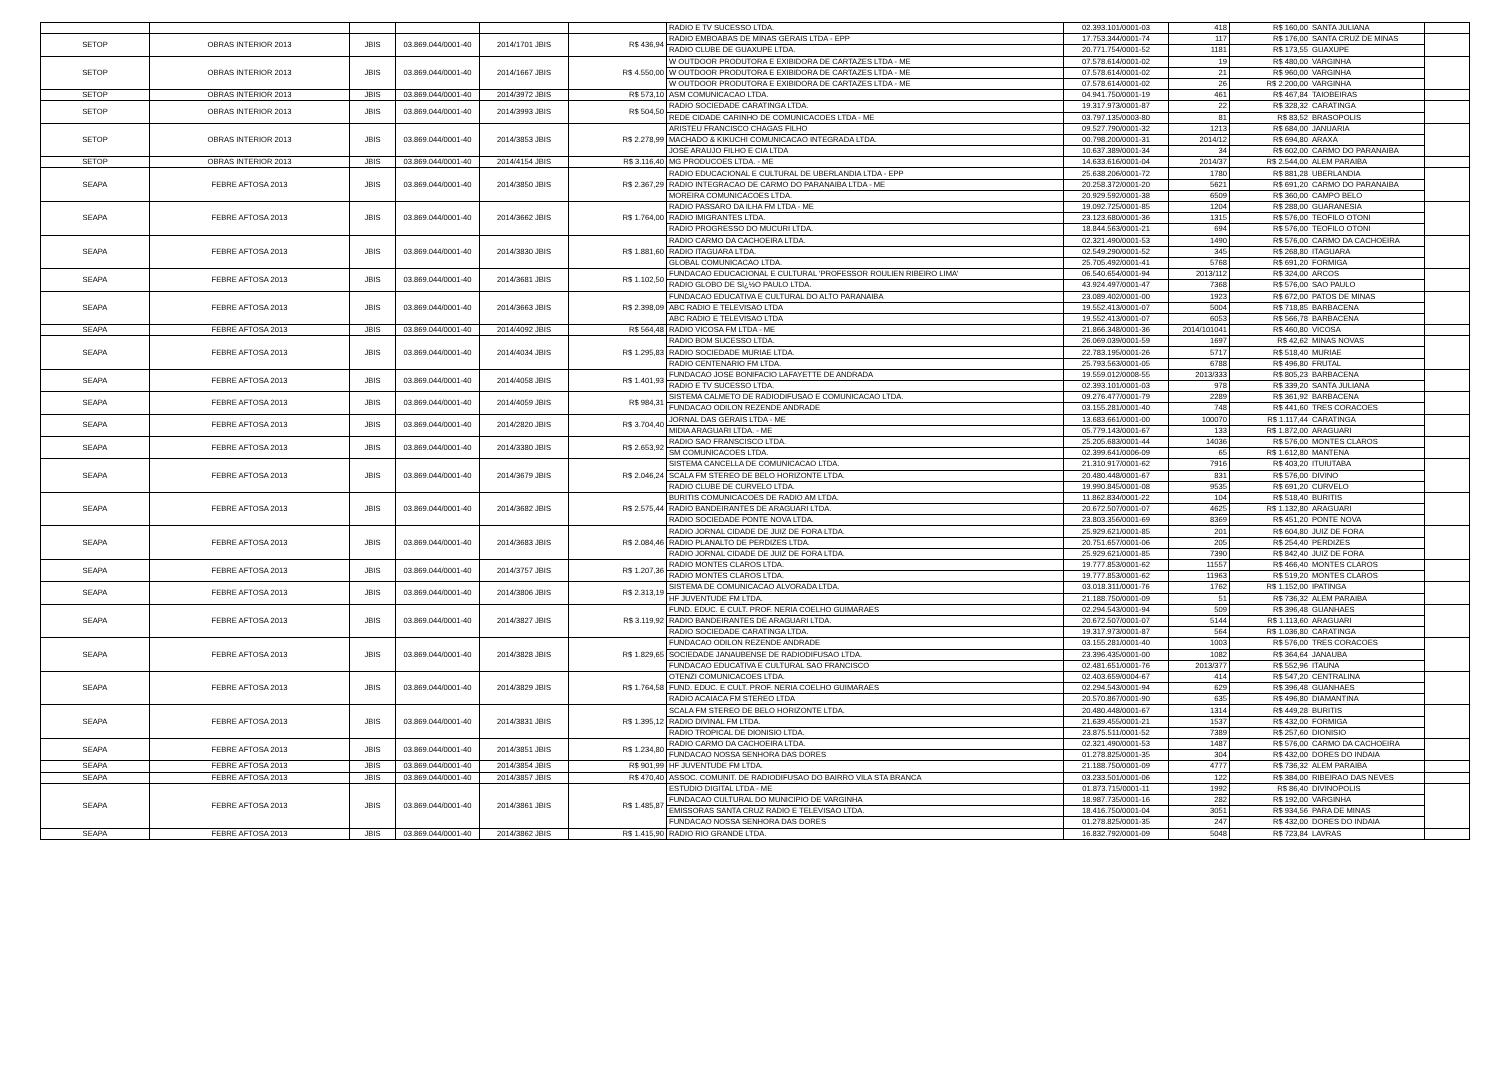| | | | | | | RADIO E TV SUCESSO LTDA. | 02.393.101/0001-03 | 418 | R$ 160,00 | SANTA JULIANA | |
| SETOP | OBRAS INTERIOR 2013 | JBIS | 03.869.044/0001-40 | 2014/1701 JBIS | R$ 436,94 | RADIO EMBOABAS DE MINAS GERAIS LTDA - EPP | 17.753.344/0001-74 | 117 | R$ 176,00 | SANTA CRUZ DE MINAS | |
| | | | | | | RADIO CLUBE DE GUAXUPE LTDA. | 20.771.754/0001-52 | 1181 | R$ 173,55 | GUAXUPE | |
| SETOP | OBRAS INTERIOR 2013 | JBIS | 03.869.044/0001-40 | 2014/1667 JBIS | R$ 4.550,00 | W OUTDOOR PRODUTORA E EXIBIDORA DE CARTAZES LTDA - ME | 07.578.614/0001-02 | 19 | R$ 480,00 | VARGINHA | |
| | | | | | | W OUTDOOR PRODUTORA E EXIBIDORA DE CARTAZES LTDA - ME | 07.578.614/0001-02 | 21 | R$ 960,00 | VARGINHA | |
| | | | | | | W OUTDOOR PRODUTORA E EXIBIDORA DE CARTAZES LTDA - ME | 07.578.614/0001-02 | 26 | R$ 2.200,00 | VARGINHA | |
| SETOP | OBRAS INTERIOR 2013 | JBIS | 03.869.044/0001-40 | 2014/3972 JBIS | R$ 573,10 | ASM COMUNICACAO LTDA. | 04.941.750/0001-19 | 461 | R$ 467,84 | TAIOBEIRAS | |
| SETOP | OBRAS INTERIOR 2013 | JBIS | 03.869.044/0001-40 | 2014/3993 JBIS | R$ 504,50 | RADIO SOCIEDADE CARATINGA LTDA. | 19.317.973/0001-87 | 22 | R$ 328,32 | CARATINGA | |
| | | | | | | REDE CIDADE CARINHO DE COMUNICACOES LTDA - ME | 03.797.135/0003-80 | 81 | R$ 83,52 | BRASOPOLIS | |
| SETOP | OBRAS INTERIOR 2013 | JBIS | 03.869.044/0001-40 | 2014/3853 JBIS | R$ 2.278,99 | ARISTEU FRANCISCO CHAGAS FILHO | 09.527.790/0001-32 | 1213 | R$ 684,00 | JANUARIA | |
| | | | | | | MACHADO & KIKUCHI COMUNICACAO INTEGRADA LTDA. | 00.798.200/0001-31 | 2014/12 | R$ 694,80 | ARAXA | |
| | | | | | | JOSE ARAUJO FILHO E CIA LTDA | 10.637.389/0001-34 | 34 | R$ 602,00 | CARMO DO PARANAIBA | |
| SETOP | OBRAS INTERIOR 2013 | JBIS | 03.869.044/0001-40 | 2014/4154 JBIS | R$ 3.116,40 | MG PRODUCOES LTDA. - ME | 14.633.616/0001-04 | 2014/37 | R$ 2.544,00 | ALEM PARAIBA | |
| SEAPA | FEBRE AFTOSA 2013 | JBIS | 03.869.044/0001-40 | 2014/3850 JBIS | R$ 2.367,29 | RADIO EDUCACIONAL E CULTURAL DE UBERLANDIA LTDA - EPP | 25.638.206/0001-72 | 1780 | R$ 881,28 | UBERLANDIA | |
| | | | | | | RADIO INTEGRACAO DE CARMO DO PARANAIBA LTDA - ME | 20.258.372/0001-20 | 5621 | R$ 691,20 | CARMO DO PARANAIBA | |
| | | | | | | MOREIRA COMUNICACOES LTDA. | 20.929.592/0001-38 | 6509 | R$ 360,00 | CAMPO BELO | |
| SEAPA | FEBRE AFTOSA 2013 | JBIS | 03.869.044/0001-40 | 2014/3662 JBIS | R$ 1.764,00 | RADIO PASSARO DA ILHA FM LTDA - ME | 19.092.725/0001-85 | 1204 | R$ 288,00 | GUARANESIA | |
| | | | | | | RADIO IMIGRANTES LTDA. | 23.123.680/0001-36 | 1315 | R$ 576,00 | TEOFILO OTONI | |
| | | | | | | RADIO PROGRESSO DO MUCURI LTDA. | 18.844.563/0001-21 | 694 | R$ 576,00 | TEOFILO OTONI | |
| SEAPA | FEBRE AFTOSA 2013 | JBIS | 03.869.044/0001-40 | 2014/3830 JBIS | R$ 1.881,60 | RADIO CARMO DA CACHOEIRA LTDA. | 02.321.490/0001-53 | 1490 | R$ 576,00 | CARMO DA CACHOEIRA | |
| | | | | | | RADIO ITAGUARA LTDA. | 02.549.290/0001-52 | 345 | R$ 268,80 | ITAGUARA | |
| | | | | | | GLOBAL COMUNICACAO LTDA. | 25.705.492/0001-41 | 5768 | R$ 691,20 | FORMIGA | |
| SEAPA | FEBRE AFTOSA 2013 | JBIS | 03.869.044/0001-40 | 2014/3681 JBIS | R$ 1.102,50 | FUNDACAO EDUCACIONAL E CULTURAL 'PROFESSOR ROULIEN RIBEIRO LIMA' | 06.540.654/0001-94 | 2013/112 | R$ 324,00 | ARCOS | |
| | | | | | | RADIO GLOBO DE Sï¿½O PAULO LTDA. | 43.924.497/0001-47 | 7368 | R$ 576,00 | SAO PAULO | |
| SEAPA | FEBRE AFTOSA 2013 | JBIS | 03.869.044/0001-40 | 2014/3663 JBIS | R$ 2.398,09 | FUNDACAO EDUCATIVA E CULTURAL DO ALTO PARANAIBA | 23.089.402/0001-00 | 1923 | R$ 672,00 | PATOS DE MINAS | |
| | | | | | | ABC RADIO E TELEVISAO LTDA | 19.552.413/0001-07 | 5004 | R$ 718,85 | BARBACENA | |
| | | | | | | ABC RADIO E TELEVISAO LTDA | 19.552.413/0001-07 | 6053 | R$ 566,78 | BARBACENA | |
| SEAPA | FEBRE AFTOSA 2013 | JBIS | 03.869.044/0001-40 | 2014/4092 JBIS | R$ 564,48 | RADIO VICOSA FM LTDA - ME | 21.866.348/0001-36 | 2014/101041 | R$ 460,80 | VICOSA | |
| SEAPA | FEBRE AFTOSA 2013 | JBIS | 03.869.044/0001-40 | 2014/4034 JBIS | R$ 1.295,83 | RADIO BOM SUCESSO LTDA. | 26.069.039/0001-59 | 1697 | R$ 42,62 | MINAS NOVAS | |
| | | | | | | RADIO SOCIEDADE MURIAE LTDA. | 22.783.195/0001-26 | 5717 | R$ 518,40 | MURIAE | |
| | | | | | | RADIO CENTENARIO FM LTDA. | 25.793.563/0001-05 | 6788 | R$ 496,80 | FRUTAL | |
| SEAPA | FEBRE AFTOSA 2013 | JBIS | 03.869.044/0001-40 | 2014/4058 JBIS | R$ 1.401,93 | FUNDACAO JOSE BONIFACIO LAFAYETTE DE ANDRADA | 19.559.012/0008-55 | 2013/333 | R$ 805,23 | BARBACENA | |
| | | | | | | RADIO E TV SUCESSO LTDA. | 02.393.101/0001-03 | 978 | R$ 339,20 | SANTA JULIANA | |
| SEAPA | FEBRE AFTOSA 2013 | JBIS | 03.869.044/0001-40 | 2014/4059 JBIS | R$ 984,31 | SISTEMA CALMETO DE RADIODIFUSAO E COMUNICACAO LTDA. | 09.276.477/0001-79 | 2289 | R$ 361,92 | BARBACENA | |
| | | | | | | FUNDACAO ODILON REZENDE ANDRADE | 03.155.281/0001-40 | 748 | R$ 441,60 | TRES CORACOES | |
| SEAPA | FEBRE AFTOSA 2013 | JBIS | 03.869.044/0001-40 | 2014/2820 JBIS | R$ 3.704,40 | JORNAL DAS GERAIS LTDA - ME | 13.683.661/0001-00 | 100070 | R$ 1.117,44 | CARATINGA | |
| | | | | | | MIDIA ARAGUARI LTDA. - ME | 05.779.143/0001-67 | 133 | R$ 1.872,00 | ARAGUARI | |
| SEAPA | FEBRE AFTOSA 2013 | JBIS | 03.869.044/0001-40 | 2014/3380 JBIS | R$ 2.653,92 | RADIO SAO FRANSCISCO LTDA. | 25.205.683/0001-44 | 14036 | R$ 576,00 | MONTES CLAROS | |
| | | | | | | SM COMUNICACOES LTDA. | 02.399.641/0006-09 | 65 | R$ 1.612,80 | MANTENA | |
| SEAPA | FEBRE AFTOSA 2013 | JBIS | 03.869.044/0001-40 | 2014/3679 JBIS | R$ 2.046,24 | SISTEMA CANCELLA DE COMUNICACAO LTDA. | 21.310.917/0001-62 | 7916 | R$ 403,20 | ITUIUTABA | |
| | | | | | | SCALA FM STEREO DE BELO HORIZONTE LTDA. | 20.480.448/0001-67 | 831 | R$ 576,00 | DIVINO | |
| | | | | | | RADIO CLUBE DE CURVELO LTDA. | 19.990.845/0001-08 | 9535 | R$ 691,20 | CURVELO | |
| SEAPA | FEBRE AFTOSA 2013 | JBIS | 03.869.044/0001-40 | 2014/3682 JBIS | R$ 2.575,44 | BURITIS COMUNICACOES DE RADIO AM LTDA. | 11.862.834/0001-22 | 104 | R$ 518,40 | BURITIS | |
| | | | | | | RADIO BANDEIRANTES DE ARAGUARI LTDA. | 20.672.507/0001-07 | 4625 | R$ 1.132,80 | ARAGUARI | |
| | | | | | | RADIO SOCIEDADE PONTE NOVA LTDA. | 23.803.356/0001-69 | 8369 | R$ 451,20 | PONTE NOVA | |
| SEAPA | FEBRE AFTOSA 2013 | JBIS | 03.869.044/0001-40 | 2014/3683 JBIS | R$ 2.084,46 | RADIO JORNAL CIDADE DE JUIZ DE FORA LTDA. | 25.929.621/0001-85 | 201 | R$ 604,80 | JUIZ DE FORA | |
| | | | | | | RADIO PLANALTO DE PERDIZES LTDA. | 20.751.657/0001-06 | 205 | R$ 254,40 | PERDIZES | |
| | | | | | | RADIO JORNAL CIDADE DE JUIZ DE FORA LTDA. | 25.929.621/0001-85 | 7390 | R$ 842,40 | JUIZ DE FORA | |
| SEAPA | FEBRE AFTOSA 2013 | JBIS | 03.869.044/0001-40 | 2014/3757 JBIS | R$ 1.207,36 | RADIO MONTES CLAROS LTDA. | 19.777.853/0001-62 | 11557 | R$ 466,40 | MONTES CLAROS | |
| | | | | | | RADIO MONTES CLAROS LTDA. | 19.777.853/0001-62 | 11963 | R$ 519,20 | MONTES CLAROS | |
| SEAPA | FEBRE AFTOSA 2013 | JBIS | 03.869.044/0001-40 | 2014/3806 JBIS | R$ 2.313,19 | SISTEMA DE COMUNICACAO ALVORADA LTDA. | 03.018.311/0001-76 | 1762 | R$ 1.152,00 | IPATINGA | |
| | | | | | | HF JUVENTUDE FM LTDA. | 21.188.750/0001-09 | 51 | R$ 736,32 | ALEM PARAIBA | |
| SEAPA | FEBRE AFTOSA 2013 | JBIS | 03.869.044/0001-40 | 2014/3827 JBIS | R$ 3.119,92 | FUND. EDUC. E CULT. PROF. NERIA COELHO GUIMARAES | 02.294.543/0001-94 | 509 | R$ 396,48 | GUANHAES | |
| | | | | | | RADIO BANDEIRANTES DE ARAGUARI LTDA. | 20.672.507/0001-07 | 5144 | R$ 1.113,60 | ARAGUARI | |
| | | | | | | RADIO SOCIEDADE CARATINGA LTDA. | 19.317.973/0001-87 | 564 | R$ 1.036,80 | CARATINGA | |
| SEAPA | FEBRE AFTOSA 2013 | JBIS | 03.869.044/0001-40 | 2014/3828 JBIS | R$ 1.829,65 | FUNDACAO ODILON REZENDE ANDRADE | 03.155.281/0001-40 | 1003 | R$ 576,00 | TRES CORACOES | |
| | | | | | | SOCIEDADE JANAUBENSE DE RADIODIFUSAO LTDA. | 23.396.435/0001-00 | 1082 | R$ 364,64 | JANAUBA | |
| | | | | | | FUNDACAO EDUCATIVA E CULTURAL SAO FRANCISCO | 02.481.651/0001-76 | 2013/377 | R$ 552,96 | ITAUNA | |
| SEAPA | FEBRE AFTOSA 2013 | JBIS | 03.869.044/0001-40 | 2014/3829 JBIS | R$ 1.764,58 | OTENZI COMUNICACOES LTDA. | 02.403.659/0004-67 | 414 | R$ 547,20 | CENTRALINA | |
| | | | | | | FUND. EDUC. E CULT. PROF. NERIA COELHO GUIMARAES | 02.294.543/0001-94 | 629 | R$ 396,48 | GUANHAES | |
| | | | | | | RADIO ACAIACA FM STEREO LTDA | 20.570.867/0001-90 | 635 | R$ 496,80 | DIAMANTINA | |
| SEAPA | FEBRE AFTOSA 2013 | JBIS | 03.869.044/0001-40 | 2014/3831 JBIS | R$ 1.395,12 | SCALA FM STEREO DE BELO HORIZONTE LTDA. | 20.480.448/0001-67 | 1314 | R$ 449,28 | BURITIS | |
| | | | | | | RADIO DIVINAL FM LTDA. | 21.639.455/0001-21 | 1537 | R$ 432,00 | FORMIGA | |
| | | | | | | RADIO TROPICAL DE DIONISIO LTDA. | 23.875.511/0001-52 | 7389 | R$ 257,60 | DIONISIO | |
| SEAPA | FEBRE AFTOSA 2013 | JBIS | 03.869.044/0001-40 | 2014/3851 JBIS | R$ 1.234,80 | RADIO CARMO DA CACHOEIRA LTDA. | 02.321.490/0001-53 | 1487 | R$ 576,00 | CARMO DA CACHOEIRA | |
| | | | | | | FUNDACAO NOSSA SENHORA DAS DORES | 01.278.825/0001-35 | 304 | R$ 432,00 | DORES DO INDAIA | |
| SEAPA | FEBRE AFTOSA 2013 | JBIS | 03.869.044/0001-40 | 2014/3854 JBIS | R$ 901,99 | HF JUVENTUDE FM LTDA. | 21.188.750/0001-09 | 4777 | R$ 736,32 | ALEM PARAIBA | |
| SEAPA | FEBRE AFTOSA 2013 | JBIS | 03.869.044/0001-40 | 2014/3857 JBIS | R$ 470,40 | ASSOC. COMUNIT. DE RADIODIFUSAO DO BAIRRO VILA STA BRANCA | 03.233.501/0001-06 | 122 | R$ 384,00 | RIBEIRAO DAS NEVES | |
| SEAPA | FEBRE AFTOSA 2013 | JBIS | 03.869.044/0001-40 | 2014/3861 JBIS | R$ 1.485,87 | ESTUDIO DIGITAL LTDA - ME | 01.873.715/0001-11 | 1992 | R$ 86,40 | DIVINOPOLIS | |
| | | | | | | FUNDACAO CULTURAL DO MUNICIPIO DE VARGINHA | 18.987.735/0001-16 | 282 | R$ 192,00 | VARGINHA | |
| | | | | | | EMISSORAS SANTA CRUZ RADIO E TELEVISAO LTDA. | 18.416.750/0001-04 | 3051 | R$ 934,56 | PARA DE MINAS | |
| | | | | | | FUNDACAO NOSSA SENHORA DAS DORES | 01.278.825/0001-35 | 247 | R$ 432,00 | DORES DO INDAIA | |
| SEAPA | FEBRE AFTOSA 2013 | JBIS | 03.869.044/0001-40 | 2014/3862 JBIS | R$ 1.415,90 | RADIO RIO GRANDE LTDA. | 16.832.792/0001-09 | 5048 | R$ 723,84 | LAVRAS | |